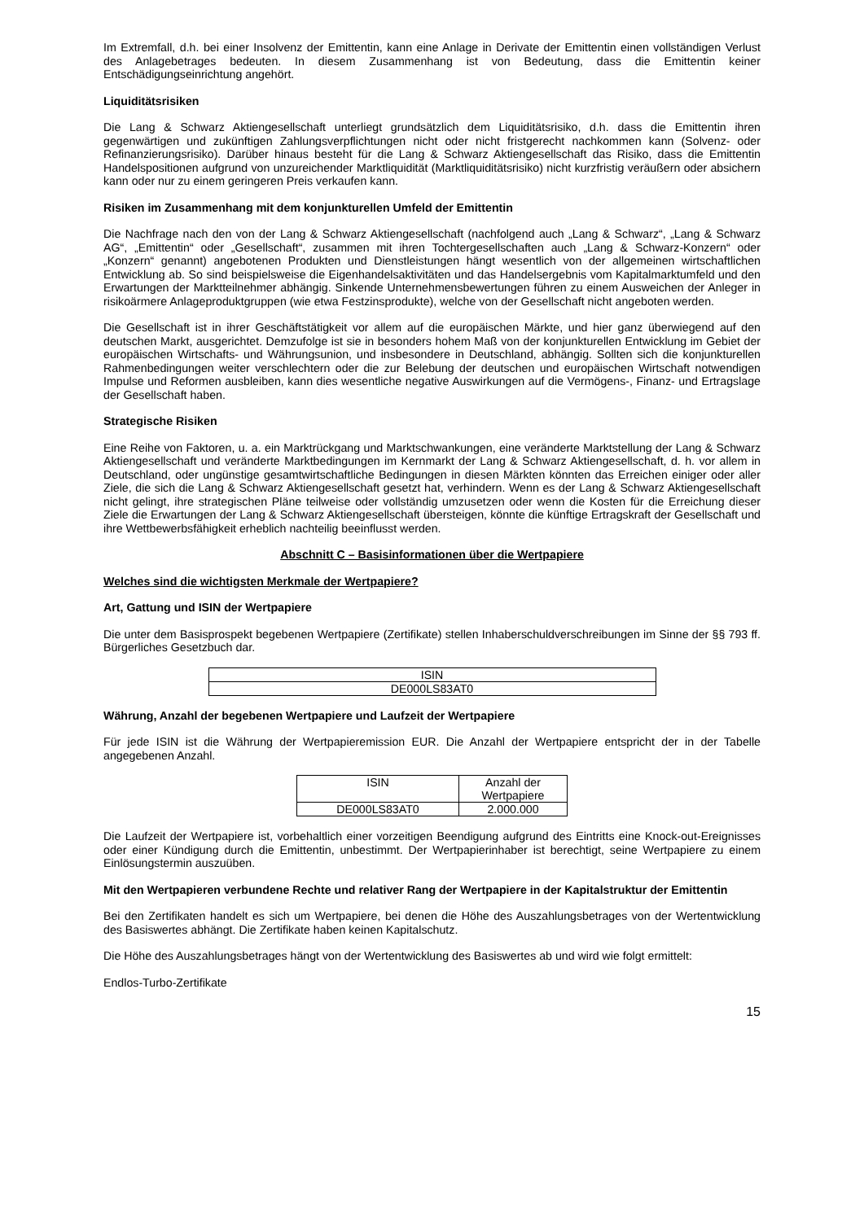Im Extremfall, d.h. bei einer Insolvenz der Emittentin, kann eine Anlage in Derivate der Emittentin einen vollständigen Verlust des Anlagebetrages bedeuten. In diesem Zusammenhang ist von Bedeutung, dass die Emittentin keiner Entschädigungseinrichtung angehört.
Liquiditätsrisiken
Die Lang & Schwarz Aktiengesellschaft unterliegt grundsätzlich dem Liquiditätsrisiko, d.h. dass die Emittentin ihren gegenwärtigen und zukünftigen Zahlungsverpflichtungen nicht oder nicht fristgerecht nachkommen kann (Solvenz- oder Refinanzierungsrisiko). Darüber hinaus besteht für die Lang & Schwarz Aktiengesellschaft das Risiko, dass die Emittentin Handelspositionen aufgrund von unzureichender Marktliquidität (Marktliquiditätsrisiko) nicht kurzfristig veräußern oder absichern kann oder nur zu einem geringeren Preis verkaufen kann.
Risiken im Zusammenhang mit dem konjunkturellen Umfeld der Emittentin
Die Nachfrage nach den von der Lang & Schwarz Aktiengesellschaft (nachfolgend auch „Lang & Schwarz“, „Lang & Schwarz AG“, „Emittentin“ oder „Gesellschaft“, zusammen mit ihren Tochtergesellschaften auch „Lang & Schwarz-Konzern“ oder „Konzern“ genannt) angebotenen Produkten und Dienstleistungen hängt wesentlich von der allgemeinen wirtschaftlichen Entwicklung ab. So sind beispielsweise die Eigenhandelsaktivitäten und das Handelsergebnis vom Kapitalmarktumfeld und den Erwartungen der Marktteilnehmer abhängig. Sinkende Unternehmensbewertungen führen zu einem Ausweichen der Anleger in risikoärmere Anlageproduktgruppen (wie etwa Festzinsprodukte), welche von der Gesellschaft nicht angeboten werden.
Die Gesellschaft ist in ihrer Geschäftstätigkeit vor allem auf die europäischen Märkte, und hier ganz überwiegend auf den deutschen Markt, ausgerichtet. Demzufolge ist sie in besonders hohem Maß von der konjunkturellen Entwicklung im Gebiet der europäischen Wirtschafts- und Währungsunion, und insbesondere in Deutschland, abhängig. Sollten sich die konjunkturellen Rahmenbedingungen weiter verschlechtern oder die zur Belebung der deutschen und europäischen Wirtschaft notwendigen Impulse und Reformen ausbleiben, kann dies wesentliche negative Auswirkungen auf die Vermögens-, Finanz- und Ertragslage der Gesellschaft haben.
Strategische Risiken
Eine Reihe von Faktoren, u. a. ein Marktrückgang und Marktschwankungen, eine veränderte Marktstellung der Lang & Schwarz Aktiengesellschaft und veränderte Marktbedingungen im Kernmarkt der Lang & Schwarz Aktiengesellschaft, d. h. vor allem in Deutschland, oder ungünstige gesamtwirtschaftliche Bedingungen in diesen Märkten könnten das Erreichen einiger oder aller Ziele, die sich die Lang & Schwarz Aktiengesellschaft gesetzt hat, verhindern. Wenn es der Lang & Schwarz Aktiengesellschaft nicht gelingt, ihre strategischen Pläne teilweise oder vollständig umzusetzen oder wenn die Kosten für die Erreichung dieser Ziele die Erwartungen der Lang & Schwarz Aktiengesellschaft übersteigen, könnte die künftige Ertragskraft der Gesellschaft und ihre Wettbewerbsfähigkeit erheblich nachteilig beeinflusst werden.
Abschnitt C – Basisinformationen über die Wertpapiere
Welches sind die wichtigsten Merkmale der Wertpapiere?
Art, Gattung und ISIN der Wertpapiere
Die unter dem Basisprospekt begebenen Wertpapiere (Zertifikate) stellen Inhaberschuldverschreibungen im Sinne der §§ 793 ff. Bürgerliches Gesetzbuch dar.
| ISIN |
| --- |
| DE000LS83AT0 |
Währung, Anzahl der begebenen Wertpapiere und Laufzeit der Wertpapiere
Für jede ISIN ist die Währung der Wertpapieremission EUR. Die Anzahl der Wertpapiere entspricht der in der Tabelle angegebenen Anzahl.
| ISIN | Anzahl der Wertpapiere |
| --- | --- |
| DE000LS83AT0 | 2.000.000 |
Die Laufzeit der Wertpapiere ist, vorbehaltlich einer vorzeitigen Beendigung aufgrund des Eintritts eine Knock-out-Ereignisses oder einer Kündigung durch die Emittentin, unbestimmt. Der Wertpapierinhaber ist berechtigt, seine Wertpapiere zu einem Einlösungstermin auszuüben.
Mit den Wertpapieren verbundene Rechte und relativer Rang der Wertpapiere in der Kapitalstruktur der Emittentin
Bei den Zertifikaten handelt es sich um Wertpapiere, bei denen die Höhe des Auszahlungsbetrages von der Wertentwicklung des Basiswertes abhängt. Die Zertifikate haben keinen Kapitalschutz.
Die Höhe des Auszahlungsbetrages hängt von der Wertentwicklung des Basiswertes ab und wird wie folgt ermittelt:
Endlos-Turbo-Zertifikate
15